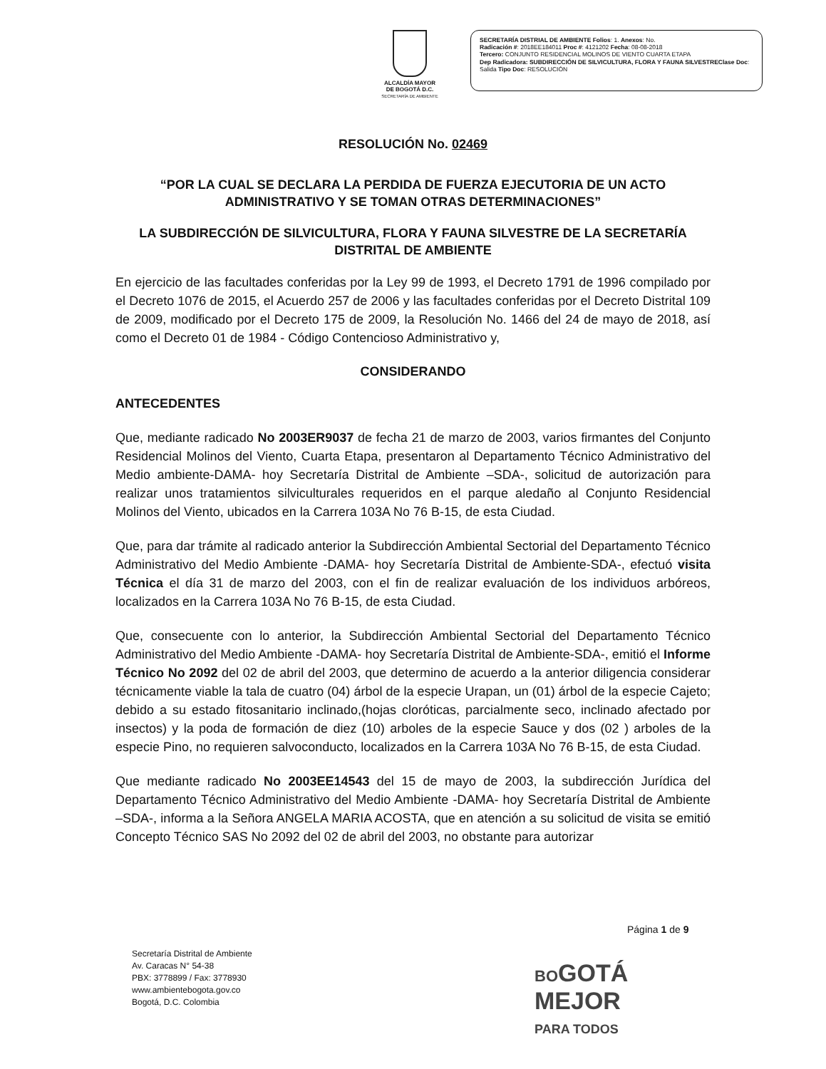ALCALDÍA MAYOR
DE BOGOTÁ D.C.
SECRETARÍA DE AMBIENTE
SECRETARÍA DISTRIAL DE AMBIENTE Folios: 1. Anexos: No.
Radicación #: 2018EE184011 Proc #: 4121202 Fecha: 08-08-2018
Tercero: CONJUNTO RESIDENCIAL MOLINOS DE VIENTO CUARTA ETAPA
Dep Radicadora: SUBDIRECCIÓN DE SILVICULTURA, FLORA Y FAUNA SILVESTREClase Doc: Salida Tipo Doc: RESOLUCIÓN
RESOLUCIÓN No. 02469
“POR LA CUAL SE DECLARA LA PERDIDA DE FUERZA EJECUTORIA DE UN ACTO ADMINISTRATIVO Y SE TOMAN OTRAS DETERMINACIONES”
LA SUBDIRECCIÓN DE SILVICULTURA, FLORA Y FAUNA SILVESTRE DE LA SECRETARÍA DISTRITAL DE AMBIENTE
En ejercicio de las facultades conferidas por la Ley 99 de 1993, el Decreto 1791 de 1996 compilado por el Decreto 1076 de 2015, el Acuerdo 257 de 2006 y las facultades conferidas por el Decreto Distrital 109 de 2009, modificado por el Decreto 175 de 2009, la Resolución No. 1466 del 24 de mayo de 2018, así como el Decreto 01 de 1984 - Código Contencioso Administrativo y,
CONSIDERANDO
ANTECEDENTES
Que, mediante radicado No 2003ER9037 de fecha 21 de marzo de 2003, varios firmantes del Conjunto Residencial Molinos del Viento, Cuarta Etapa, presentaron al Departamento Técnico Administrativo del Medio ambiente-DAMA- hoy Secretaría Distrital de Ambiente –SDA-, solicitud de autorización para realizar unos tratamientos silviculturales requeridos en el parque aledaño al Conjunto Residencial Molinos del Viento, ubicados en la Carrera 103A No 76 B-15, de esta Ciudad.
Que, para dar trámite al radicado anterior la Subdirección Ambiental Sectorial del Departamento Técnico Administrativo del Medio Ambiente -DAMA- hoy Secretaría Distrital de Ambiente-SDA-, efectuó visita Técnica el día 31 de marzo del 2003, con el fin de realizar evaluación de los individuos arbóreos, localizados en la Carrera 103A No 76 B-15, de esta Ciudad.
Que, consecuente con lo anterior, la Subdirección Ambiental Sectorial del Departamento Técnico Administrativo del Medio Ambiente -DAMA- hoy Secretaría Distrital de Ambiente-SDA-, emitió el Informe Técnico No 2092 del 02 de abril del 2003, que determino de acuerdo a la anterior diligencia considerar técnicamente viable la tala de cuatro (04) árbol de la especie Urapan, un (01) árbol de la especie Cajeto; debido a su estado fitosanitario inclinado,(hojas cloróticas, parcialmente seco, inclinado afectado por insectos) y la poda de formación de diez (10) arboles de la especie Sauce y dos (02 ) arboles de la especie Pino, no requieren salvoconducto, localizados en la Carrera 103A No 76 B-15, de esta Ciudad.
Que mediante radicado No 2003EE14543 del 15 de mayo de 2003, la subdirección Jurídica del Departamento Técnico Administrativo del Medio Ambiente -DAMA- hoy Secretaría Distrital de Ambiente –SDA-, informa a la Señora ANGELA MARIA ACOSTA, que en atención a su solicitud de visita se emitió Concepto Técnico SAS No 2092 del 02 de abril del 2003, no obstante para autorizar
Página 1 de 9
Secretaría Distrital de Ambiente
Av. Caracas N° 54-38
PBX: 3778899 / Fax: 3778930
www.ambientebogota.gov.co
Bogotá, D.C. Colombia
BOGOTÁ
MEJOR
PARA TODOS